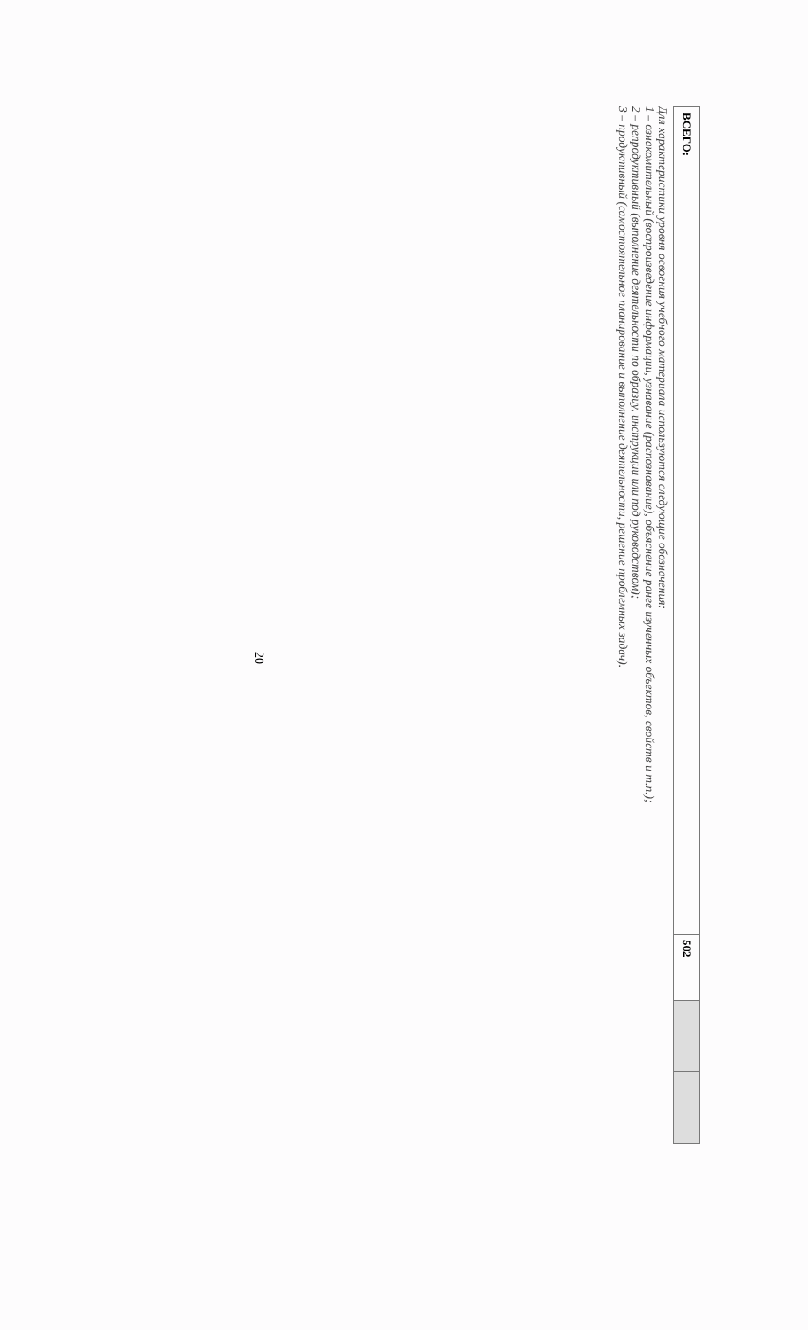| ВСЕГО: | 502 | | |
Для характеристики уровня освоения учебного материала используются следующие обозначения:
1 – ознакомительный (воспроизведение информации, узнавание (распознавание), объяснение ранее изученных объектов, свойств и т.п.);
2 – репродуктивный (выполнение деятельности по образцу, инструкции или под руководством);
3 – продуктивный (самостоятельное планирование и выполнение деятельности, решение проблемных задач).
20